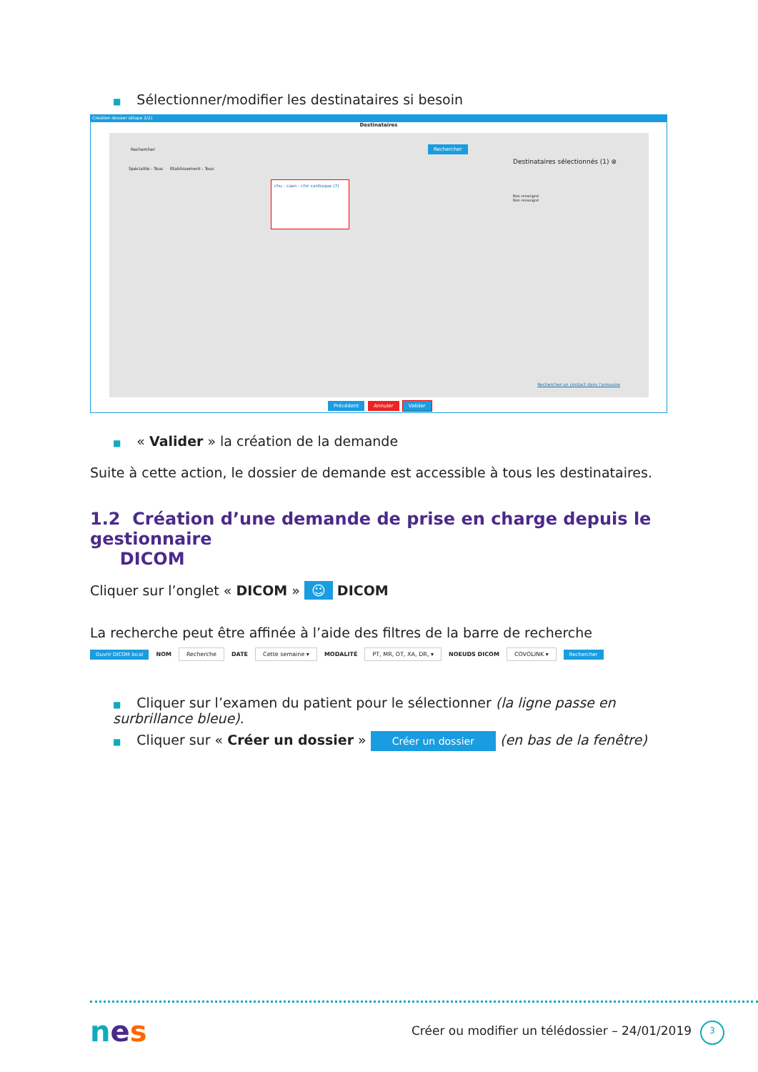■ Sélectionner/modifier les destinataires si besoin
Création dossier (étape 2/2)
Destinataires
Rechercher Rechercher
Spécialité : Tous Etablissement : Tous
chu - caen - chir cardiaque (7)
Destinataires sélectionnés (1) ⊗
Non renseigné
Non renseigné
Rechercher un contact dans l'annuaire
Précédent Annuler Valider
■ « Valider » la création de la demande
Suite à cette action, le dossier de demande est accessible à tous les destinataires.
1.2 Création d’une demande de prise en charge depuis le gestionnaire
DICOM
Cliquer sur l’onglet « DICOM » ☺ DICOM
La recherche peut être affinée à l’aide des filtres de la barre de recherche
Ouvrir DICOM local NOM Recherche DATE Cette semaine ▾ MODALITÉ PT, MR, OT, XA, DR, ▾ NOEUDS DICOM COVOLINK ▾ Rechercher
■ Cliquer sur l’examen du patient pour le sélectionner (la ligne passe en surbrillance bleue).
■ Cliquer sur « Créer un dossier » Créer un dossier (en bas de la fenêtre)
nes
Créer ou modifier un télédossier – 24/01/2019
3